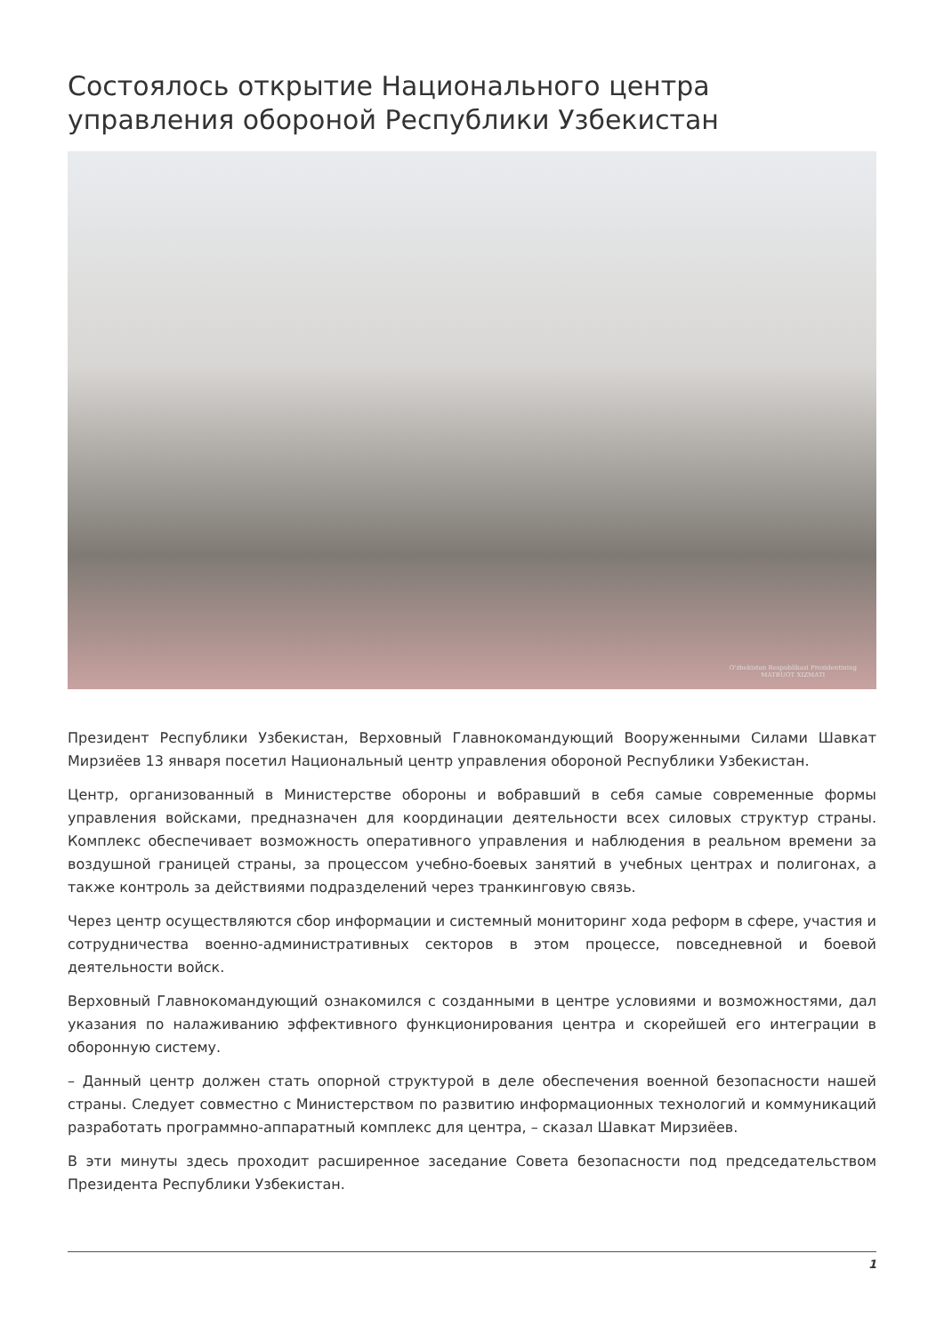Состоялось открытие Национального центра управления обороной Республики Узбекистан
O'zbekiston Respublikasi Prezidentining
MATBUOT XIZMATI
Президент Республики Узбекистан, Верховный Главнокомандующий Вооруженными Силами Шавкат Мирзиёев 13 января посетил Национальный центр управления обороной Республики Узбекистан.
Центр, организованный в Министерстве обороны и вобравший в себя самые современные формы управления войсками, предназначен для координации деятельности всех силовых структур страны. Комплекс обеспечивает возможность оперативного управления и наблюдения в реальном времени за воздушной границей страны, за процессом учебно-боевых занятий в учебных центрах и полигонах, а также контроль за действиями подразделений через транкинговую связь.
Через центр осуществляются сбор информации и системный мониторинг хода реформ в сфере, участия и сотрудничества военно-административных секторов в этом процессе, повседневной и боевой деятельности войск.
Верховный Главнокомандующий ознакомился с созданными в центре условиями и возможностями, дал указания по налаживанию эффективного функционирования центра и скорейшей его интеграции в оборонную систему.
– Данный центр должен стать опорной структурой в деле обеспечения военной безопасности нашей страны. Следует совместно с Министерством по развитию информационных технологий и коммуникаций разработать программно-аппаратный комплекс для центра, – сказал Шавкат Мирзиёев.
В эти минуты здесь проходит расширенное заседание Совета безопасности под председательством Президента Республики Узбекистан.
1